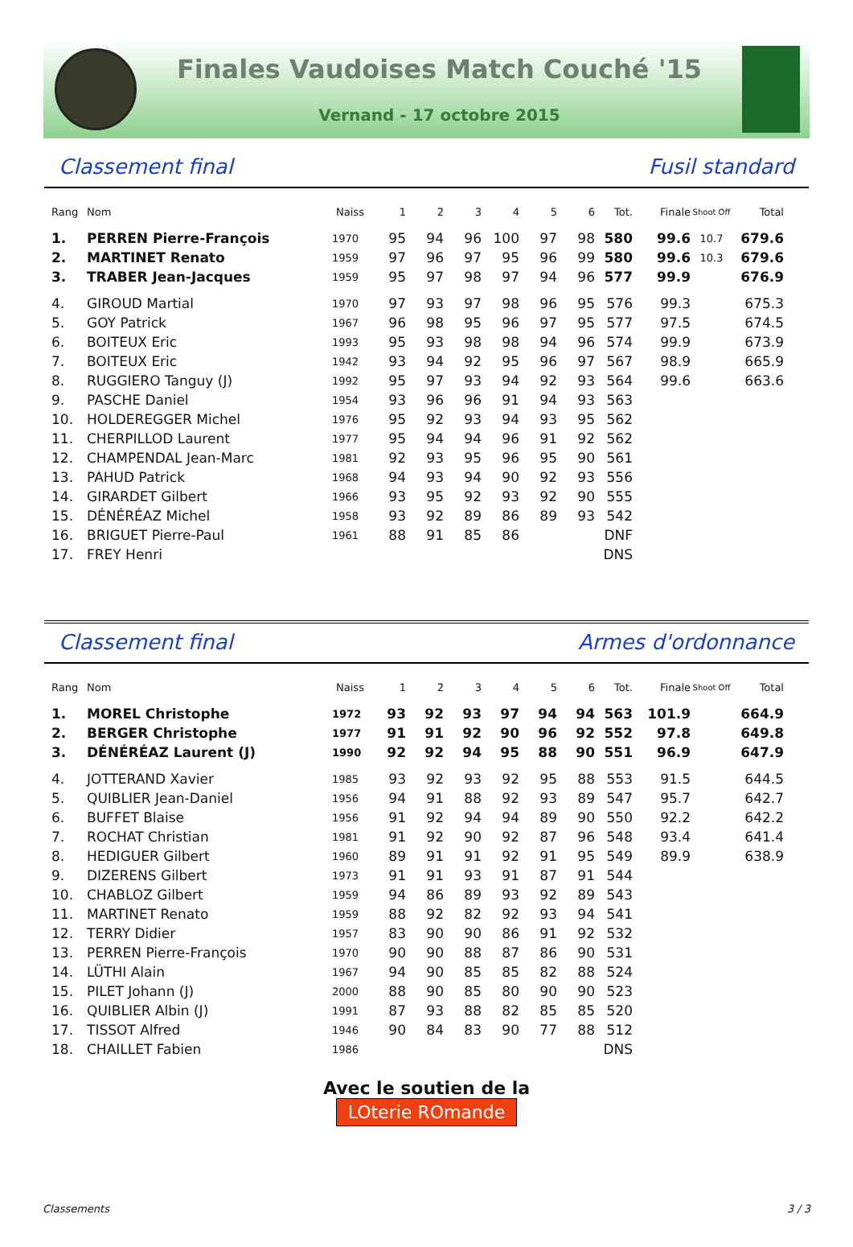Finales Vaudoises Match Couché '15
Vernand - 17 octobre 2015
Classement final Fusil standard
| Rang | Nom | Naiss | 1 | 2 | 3 | 4 | 5 | 6 | Tot. | Finale | Shoot Off | Total |
| --- | --- | --- | --- | --- | --- | --- | --- | --- | --- | --- | --- | --- |
| 1. | PERREN Pierre-François | 1970 | 95 | 94 | 96 | 100 | 97 | 98 | 580 | 99.6 | 10.7 | 679.6 |
| 2. | MARTINET Renato | 1959 | 97 | 96 | 97 | 95 | 96 | 99 | 580 | 99.6 | 10.3 | 679.6 |
| 3. | TRABER Jean-Jacques | 1959 | 95 | 97 | 98 | 97 | 94 | 96 | 577 | 99.9 | | 676.9 |
| 4. | GIROUD Martial | 1970 | 97 | 93 | 97 | 98 | 96 | 95 | 576 | 99.3 | | 675.3 |
| 5. | GOY Patrick | 1967 | 96 | 98 | 95 | 96 | 97 | 95 | 577 | 97.5 | | 674.5 |
| 6. | BOITEUX Eric | 1993 | 95 | 93 | 98 | 98 | 94 | 96 | 574 | 99.9 | | 673.9 |
| 7. | BOITEUX Eric | 1942 | 93 | 94 | 92 | 95 | 96 | 97 | 567 | 98.9 | | 665.9 |
| 8. | RUGGIERO Tanguy (J) | 1992 | 95 | 97 | 93 | 94 | 92 | 93 | 564 | 99.6 | | 663.6 |
| 9. | PASCHE Daniel | 1954 | 93 | 96 | 96 | 91 | 94 | 93 | 563 | | | |
| 10. | HOLDEREGGER Michel | 1976 | 95 | 92 | 93 | 94 | 93 | 95 | 562 | | | |
| 11. | CHERPILLOD Laurent | 1977 | 95 | 94 | 94 | 96 | 91 | 92 | 562 | | | |
| 12. | CHAMPENDAL Jean-Marc | 1981 | 92 | 93 | 95 | 96 | 95 | 90 | 561 | | | |
| 13. | PAHUD Patrick | 1968 | 94 | 93 | 94 | 90 | 92 | 93 | 556 | | | |
| 14. | GIRARDET Gilbert | 1966 | 93 | 95 | 92 | 93 | 92 | 90 | 555 | | | |
| 15. | DÉNÉRÉAZ Michel | 1958 | 93 | 92 | 89 | 86 | 89 | 93 | 542 | | | |
| 16. | BRIGUET Pierre-Paul | 1961 | 88 | 91 | 85 | 86 | | | DNF | | | |
| 17. | FREY Henri | | | | | | | | DNS | | | |
Classement final Armes d'ordonnance
| Rang | Nom | Naiss | 1 | 2 | 3 | 4 | 5 | 6 | Tot. | Finale | Shoot Off | Total |
| --- | --- | --- | --- | --- | --- | --- | --- | --- | --- | --- | --- | --- |
| 1. | MOREL Christophe | 1972 | 93 | 92 | 93 | 97 | 94 | 94 | 563 | 101.9 | | 664.9 |
| 2. | BERGER Christophe | 1977 | 91 | 91 | 92 | 90 | 96 | 92 | 552 | 97.8 | | 649.8 |
| 3. | DÉNÉRÉAZ Laurent (J) | 1990 | 92 | 92 | 94 | 95 | 88 | 90 | 551 | 96.9 | | 647.9 |
| 4. | JOTTERAND Xavier | 1985 | 93 | 92 | 93 | 92 | 95 | 88 | 553 | 91.5 | | 644.5 |
| 5. | QUIBLIER Jean-Daniel | 1956 | 94 | 91 | 88 | 92 | 93 | 89 | 547 | 95.7 | | 642.7 |
| 6. | BUFFET Blaise | 1956 | 91 | 92 | 94 | 94 | 89 | 90 | 550 | 92.2 | | 642.2 |
| 7. | ROCHAT Christian | 1981 | 91 | 92 | 90 | 92 | 87 | 96 | 548 | 93.4 | | 641.4 |
| 8. | HEDIGUER Gilbert | 1960 | 89 | 91 | 91 | 92 | 91 | 95 | 549 | 89.9 | | 638.9 |
| 9. | DIZERENS Gilbert | 1973 | 91 | 91 | 93 | 91 | 87 | 91 | 544 | | | |
| 10. | CHABLOZ Gilbert | 1959 | 94 | 86 | 89 | 93 | 92 | 89 | 543 | | | |
| 11. | MARTINET Renato | 1959 | 88 | 92 | 82 | 92 | 93 | 94 | 541 | | | |
| 12. | TERRY Didier | 1957 | 83 | 90 | 90 | 86 | 91 | 92 | 532 | | | |
| 13. | PERREN Pierre-François | 1970 | 90 | 90 | 88 | 87 | 86 | 90 | 531 | | | |
| 14. | LÜTHI Alain | 1967 | 94 | 90 | 85 | 85 | 82 | 88 | 524 | | | |
| 15. | PILET Johann (J) | 2000 | 88 | 90 | 85 | 80 | 90 | 90 | 523 | | | |
| 16. | QUIBLIER Albin (J) | 1991 | 87 | 93 | 88 | 82 | 85 | 85 | 520 | | | |
| 17. | TISSOT Alfred | 1946 | 90 | 84 | 83 | 90 | 77 | 88 | 512 | | | |
| 18. | CHAILLET Fabien | 1986 | | | | | | | DNS | | | |
Avec le soutien de la
LOterie ROmande
Classements 3 / 3